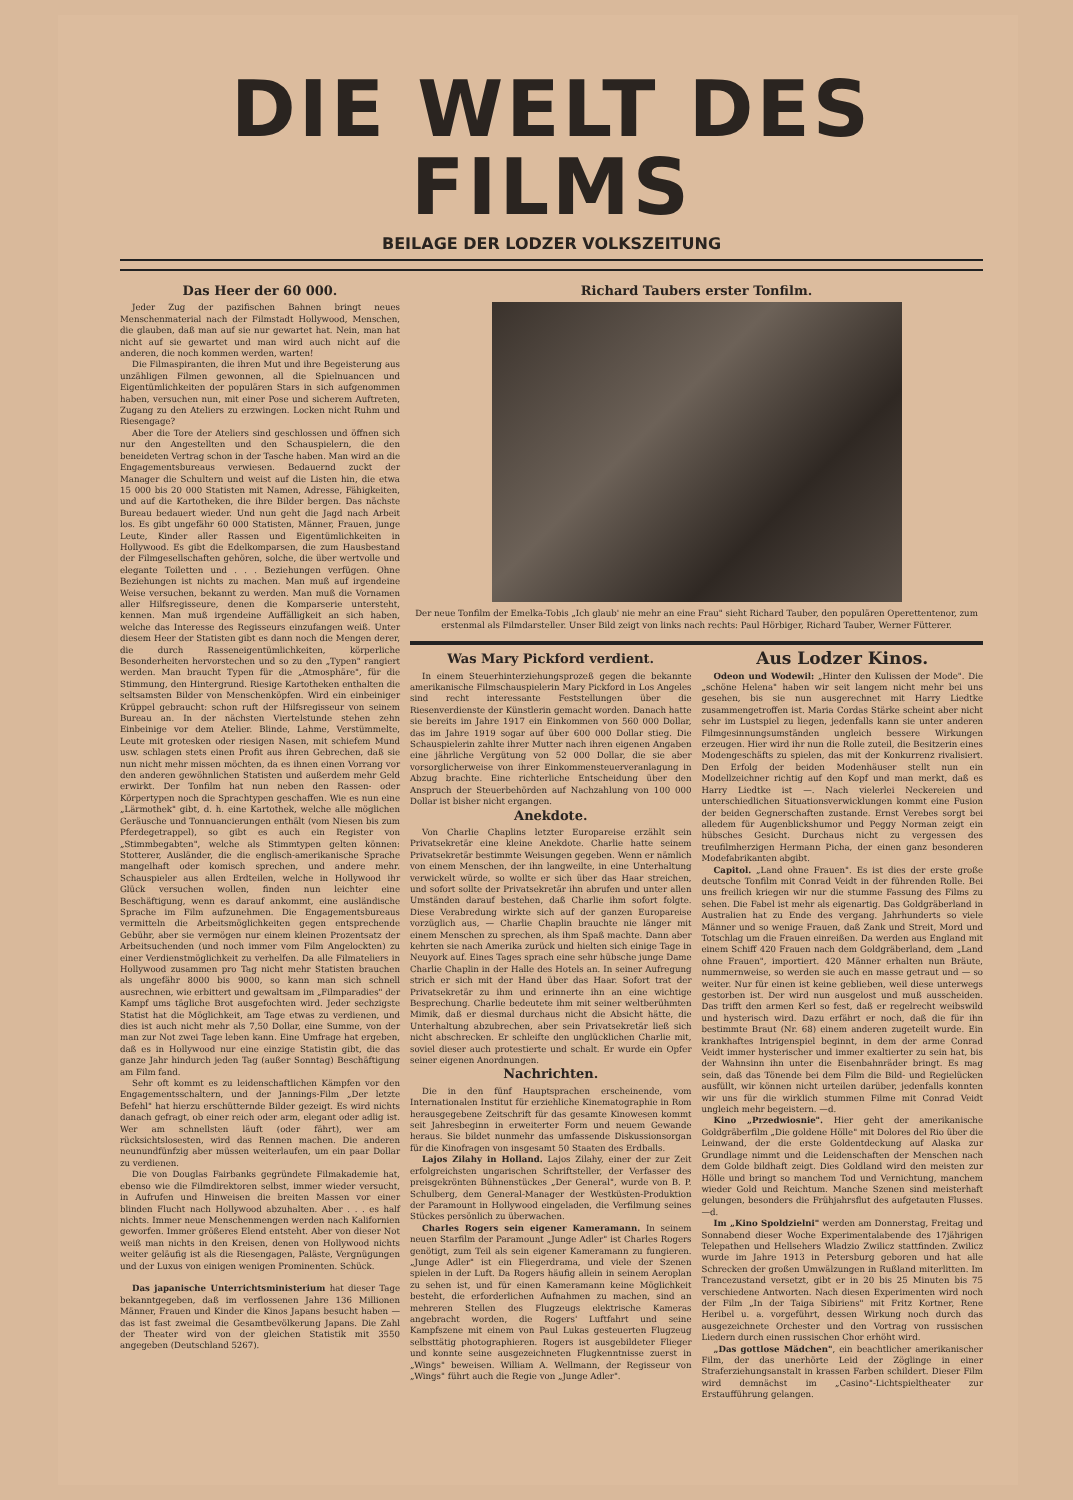DIE WELT DES FILMS
BEILAGE DER LODZER VOLKSZEITUNG
Das Heer der 60 000.
Jeder Zug der pazifischen Bahnen bringt neues Menschenmaterial nach der Filmstadt Hollywood, Menschen, die glauben, daß man auf sie nur gewartet hat. Nein, man hat nicht auf sie gewartet und man wird auch nicht auf die anderen, die noch kommen werden, warten!
Die Filmaspiranten, die ihren Mut und ihre Begeisterung aus unzähligen Filmen gewonnen, all die Spielnuancen und Eigentümlichkeiten der populären Stars in sich aufgenommen haben, versuchen nun, mit einer Pose und sicherem Auftreten, Zugang zu den Ateliers zu erzwingen. Locken nicht Ruhm und Riesengage?
Aber die Tore der Ateliers sind geschlossen und öffnen sich nur den Angestellten und den Schauspielern, die den beneideten Vertrag schon in der Tasche haben. Man wird an die Engagementsbureaus verwiesen. Bedauernd zuckt der Manager die Schultern und weist auf die Listen hin, die etwa 15 000 bis 20 000 Statisten mit Namen, Adresse, Fähigkeiten, und auf die Kartotheken, die ihre Bilder bergen. Das nächste Bureau bedauert wieder. Und nun geht die Jagd nach Arbeit los. Es gibt ungefähr 60 000 Statisten, Männer, Frauen, junge Leute, Kinder aller Rassen und Eigentümlichkeiten in Hollywood. Es gibt die Edelkomparsen, die zum Hausbestand der Filmgesellschaften gehören, solche, die über wertvolle und elegante Toiletten und . . . Beziehungen verfügen. Ohne Beziehungen ist nichts zu machen. Man muß auf irgendeine Weise versuchen, bekannt zu werden. Man muß die Vornamen aller Hilfsregisseure, denen die Komparserie untersteht, kennen. Man muß irgendeine Auffälligkeit an sich haben, welche das Interesse des Regisseurs einzufangen weiß. Unter diesem Heer der Statisten gibt es dann noch die Mengen derer, die durch Rasseneigentümlichkeiten, körperliche Besonderheiten hervorstechen und so zu den „Typen" rangiert werden. Man braucht Typen für die „Atmosphäre", für die Stimmung, den Hintergrund. Riesige Kartotheken enthalten die seltsamsten Bilder von Menschenköpfen. Wird ein einbeiniger Krüppel gebraucht: schon ruft der Hilfsregisseur von seinem Bureau an. In der nächsten Viertelstunde stehen zehn Einbeinige vor dem Atelier. Blinde, Lahme, Verstümmelte, Leute mit grotesken oder riesigen Nasen, mit schiefem Mund usw. schlagen stets einen Profit aus ihren Gebrechen, daß sie nun nicht mehr missen möchten, da es ihnen einen Vorrang vor den anderen gewöhnlichen Statisten und außerdem mehr Geld erwirkt. Der Tonfilm hat nun neben den Rassen- oder Körpertypen noch die Sprachtypen geschaffen. Wie es nun eine „Lärmothek" gibt, d. h. eine Kartothek, welche alle möglichen Geräusche und Tonnuancierungen enthält (vom Niesen bis zum Pferdegetrappel), so gibt es auch ein Register von „Stimmbegabten", welche als Stimmtypen gelten können: Stotterer, Ausländer, die die englisch-amerikanische Sprache mangelhaft oder komisch sprechen, und andere mehr. Schauspieler aus allen Erdteilen, welche in Hollywood ihr Glück versuchen wollen, finden nun leichter eine Beschäftigung, wenn es darauf ankommt, eine ausländische Sprache im Film aufzunehmen. Die Engagementsbureaus vermitteln die Arbeitsmöglichkeiten gegen entsprechende Gebühr, aber sie vermögen nur einem kleinen Prozentsatz der Arbeitsuchenden (und noch immer vom Film Angelockten) zu einer Verdienstmöglichkeit zu verhelfen. Da alle Filmateliers in Hollywood zusammen pro Tag nicht mehr Statisten brauchen als ungefähr 8000 bis 9000, so kann man sich schnell ausrechnen, wie erbittert und gewaltsam im „Filmparadies" der Kampf ums tägliche Brot ausgefochten wird. Jeder sechzigste Statist hat die Möglichkeit, am Tage etwas zu verdienen, und dies ist auch nicht mehr als 7,50 Dollar, eine Summe, von der man zur Not zwei Tage leben kann. Eine Umfrage hat ergeben, daß es in Hollywood nur eine einzige Statistin gibt, die das ganze Jahr hindurch jeden Tag (außer Sonntag) Beschäftigung am Film fand.
Sehr oft kommt es zu leidenschaftlichen Kämpfen vor den Engagementsschaltern, und der Jannings-Film „Der letzte Befehl" hat hierzu erschütternde Bilder gezeigt. Es wird nichts danach gefragt, ob einer reich oder arm, elegant oder adlig ist. Wer am schnellsten läuft (oder fährt), wer am rücksichtslosesten, wird das Rennen machen. Die anderen neunundfünfzig aber müssen weiterlaufen, um ein paar Dollar zu verdienen.
Die von Douglas Fairbanks gegründete Filmakademie hat, ebenso wie die Filmdirektoren selbst, immer wieder versucht, in Aufrufen und Hinweisen die breiten Massen vor einer blinden Flucht nach Hollywood abzuhalten. Aber . . . es half nichts. Immer neue Menschenmengen werden nach Kalifornien geworfen. Immer größeres Elend entsteht. Aber von dieser Not weiß man nichts in den Kreisen, denen von Hollywood nichts weiter geläufig ist als die Riesengagen, Paläste, Vergnügungen und der Luxus von einigen wenigen Prominenten. Schück.
Das japanische Unterrichtsministerium hat dieser Tage bekanntgegeben, daß im verflossenen Jahre 136 Millionen Männer, Frauen und Kinder die Kinos Japans besucht haben — das ist fast zweimal die Gesamtbevölkerung Japans. Die Zahl der Theater wird von der gleichen Statistik mit 3550 angegeben (Deutschland 5267).
Richard Taubers erster Tonfilm.
Der neue Tonfilm der Emelka-Tobis „Ich glaub' nie mehr an eine Frau" sieht Richard Tauber, den populären Operettentenor, zum erstenmal als Filmdarsteller. Unser Bild zeigt von links nach rechts: Paul Hörbiger, Richard Tauber, Werner Fütterer.
Was Mary Pickford verdient.
In einem Steuerhinterziehungsprozeß gegen die bekannte amerikanische Filmschauspielerin Mary Pickford in Los Angeles sind recht interessante Feststellungen über die Riesenverdienste der Künstlerin gemacht worden. Danach hatte sie bereits im Jahre 1917 ein Einkommen von 560 000 Dollar, das im Jahre 1919 sogar auf über 600 000 Dollar stieg. Die Schauspielerin zahlte ihrer Mutter nach ihren eigenen Angaben eine jährliche Vergütung von 52 000 Dollar, die sie aber vorsorglicherweise von ihrer Einkommensteuerveranlagung in Abzug brachte. Eine richterliche Entscheidung über den Anspruch der Steuerbehörden auf Nachzahlung von 100 000 Dollar ist bisher nicht ergangen.
Anekdote.
Von Charlie Chaplins letzter Europareise erzählt sein Privatsekretär eine kleine Anekdote. Charlie hatte seinem Privatsekretär bestimmte Weisungen gegeben. Wenn er nämlich von einem Menschen, der ihn langweilte, in eine Unterhaltung verwickelt würde, so wollte er sich über das Haar streichen, und sofort sollte der Privatsekretär ihn abrufen und unter allen Umständen darauf bestehen, daß Charlie ihm sofort folgte. Diese Verabredung wirkte sich auf der ganzen Europareise vorzüglich aus, — Charlie Chaplin brauchte nie länger mit einem Menschen zu sprechen, als ihm Spaß machte. Dann aber kehrten sie nach Amerika zurück und hielten sich einige Tage in Neuyork auf. Eines Tages sprach eine sehr hübsche junge Dame Charlie Chaplin in der Halle des Hotels an. In seiner Aufregung strich er sich mit der Hand über das Haar. Sofort trat der Privatsekretär zu ihm und erinnerte ihn an eine wichtige Besprechung. Charlie bedeutete ihm mit seiner weltberühmten Mimik, daß er diesmal durchaus nicht die Absicht hätte, die Unterhaltung abzubrechen, aber sein Privatsekretär ließ sich nicht abschrecken. Er schleifte den unglücklichen Charlie mit, soviel dieser auch protestierte und schalt. Er wurde ein Opfer seiner eigenen Anordnungen.
Nachrichten.
Die in den fünf Hauptsprachen erscheinende, vom Internationalen Institut für erziehliche Kinematographie in Rom herausgegebene Zeitschrift für das gesamte Kinowesen kommt seit Jahresbeginn in erweiterter Form und neuem Gewande heraus. Sie bildet nunmehr das umfassende Diskussionsorgan für die Kinofragen von insgesamt 50 Staaten des Erdballs.
Lajos Zilahy in Holland. Lajos Zilahy, einer der zur Zeit erfolgreichsten ungarischen Schriftsteller, der Verfasser des preisgekrönten Bühnenstückes „Der General", wurde von B. P. Schulberg, dem General-Manager der Westküsten-Produktion der Paramount in Hollywood eingeladen, die Verfilmung seines Stückes persönlich zu überwachen.
Charles Rogers sein eigener Kameramann. In seinem neuen Starfilm der Paramount „Junge Adler" ist Charles Rogers genötigt, zum Teil als sein eigener Kameramann zu fungieren. „Junge Adler" ist ein Fliegerdrama, und viele der Szenen spielen in der Luft. Da Rogers häufig allein in seinem Aeroplan zu sehen ist, und für einen Kameramann keine Möglichkeit besteht, die erforderlichen Aufnahmen zu machen, sind an mehreren Stellen des Flugzeugs elektrische Kameras angebracht worden, die Rogers' Luftfahrt und seine Kampfszene mit einem von Paul Lukas gesteuerten Flugzeug selbsttätig photographieren. Rogers ist ausgebildeter Flieger und konnte seine ausgezeichneten Flugkenntnisse zuerst in „Wings" beweisen. William A. Wellmann, der Regisseur von „Wings" führt auch die Regie von „Junge Adler".
Aus Lodzer Kinos.
Odeon und Wodewil: „Hinter den Kulissen der Mode". Die „schöne Helena" haben wir seit langem nicht mehr bei uns gesehen, bis sie nun ausgerechnet mit Harry Liedtke zusammengetroffen ist. Maria Cordas Stärke scheint aber nicht sehr im Lustspiel zu liegen, jedenfalls kann sie unter anderen Filmgesinnungsumständen ungleich bessere Wirkungen erzeugen. Hier wird ihr nun die Rolle zuteil, die Besitzerin eines Modengeschäfts zu spielen, das mit der Konkurrenz rivalisiert. Den Erfolg der beiden Modenhäuser stellt nun ein Modellzeichner richtig auf den Kopf und man merkt, daß es Harry Liedtke ist —. Nach vielerlei Neckereien und unterschiedlichen Situationsverwicklungen kommt eine Fusion der beiden Gegnerschaften zustande. Ernst Verebes sorgt bei alledem für Augenblickshumor und Peggy Norman zeigt ein hübsches Gesicht. Durchaus nicht zu vergessen des treufilmherzigen Hermann Picha, der einen ganz besonderen Modefabrikanten abgibt.
Capitol. „Land ohne Frauen". Es ist dies der erste große deutsche Tonfilm mit Conrad Veidt in der führenden Rolle. Bei uns freilich kriegen wir nur die stumme Fassung des Films zu sehen. Die Fabel ist mehr als eigenartig. Das Goldgräberland in Australien hat zu Ende des vergang. Jahrhunderts so viele Männer und so wenige Frauen, daß Zank und Streit, Mord und Totschlag um die Frauen einreißen. Da werden aus England mit einem Schiff 420 Frauen nach dem Goldgräberland, dem „Land ohne Frauen", importiert. 420 Männer erhalten nun Bräute, nummernweise, so werden sie auch en masse getraut und — so weiter. Nur für einen ist keine geblieben, weil diese unterwegs gestorben ist. Der wird nun ausgelost und muß ausscheiden. Das trifft den armen Kerl so fest, daß er regelrecht weibswild und hysterisch wird. Dazu erfährt er noch, daß die für ihn bestimmte Braut (Nr. 68) einem anderen zugeteilt wurde. Ein krankhaftes Intrigenspiel beginnt, in dem der arme Conrad Veidt immer hysterischer und immer exaltierter zu sein hat, bis der Wahnsinn ihn unter die Eisenbahnräder bringt. Es mag sein, daß das Tönende bei dem Film die Bild- und Regielücken ausfüllt, wir können nicht urteilen darüber, jedenfalls konnten wir uns für die wirklich stummen Filme mit Conrad Veidt ungleich mehr begeistern. —d.
Kino „Przedwiosnie". Hier geht der amerikanische Goldgräberfilm „Die goldene Hölle" mit Dolores del Rio über die Leinwand, der die erste Goldentdeckung auf Alaska zur Grundlage nimmt und die Leidenschaften der Menschen nach dem Golde bildhaft zeigt. Dies Goldland wird den meisten zur Hölle und bringt so manchem Tod und Vernichtung, manchem wieder Gold und Reichtum. Manche Szenen sind meisterhaft gelungen, besonders die Frühjahrsflut des aufgetauten Flusses. —d.
Im „Kino Spoldzielni" werden am Donnerstag, Freitag und Sonnabend dieser Woche Experimentalabende des 17jährigen Telepathen und Hellsehers Wladzio Zwilicz stattfinden. Zwilicz wurde im Jahre 1913 in Petersburg geboren und hat alle Schrecken der großen Umwälzungen in Rußland miterlitten. Im Trancezustand versetzt, gibt er in 20 bis 25 Minuten bis 75 verschiedene Antworten. Nach diesen Experimenten wird noch der Film „In der Taiga Sibiriens" mit Fritz Kortner, Rene Heribel u. a. vorgeführt, dessen Wirkung noch durch das ausgezeichnete Orchester und den Vortrag von russischen Liedern durch einen russischen Chor erhöht wird.
„Das gottlose Mädchen", ein beachtlicher amerikanischer Film, der das unerhörte Leid der Zöglinge in einer Straferziehungsanstalt in krassen Farben schildert. Dieser Film wird demnächst im „Casino"-Lichtspieltheater zur Erstaufführung gelangen.